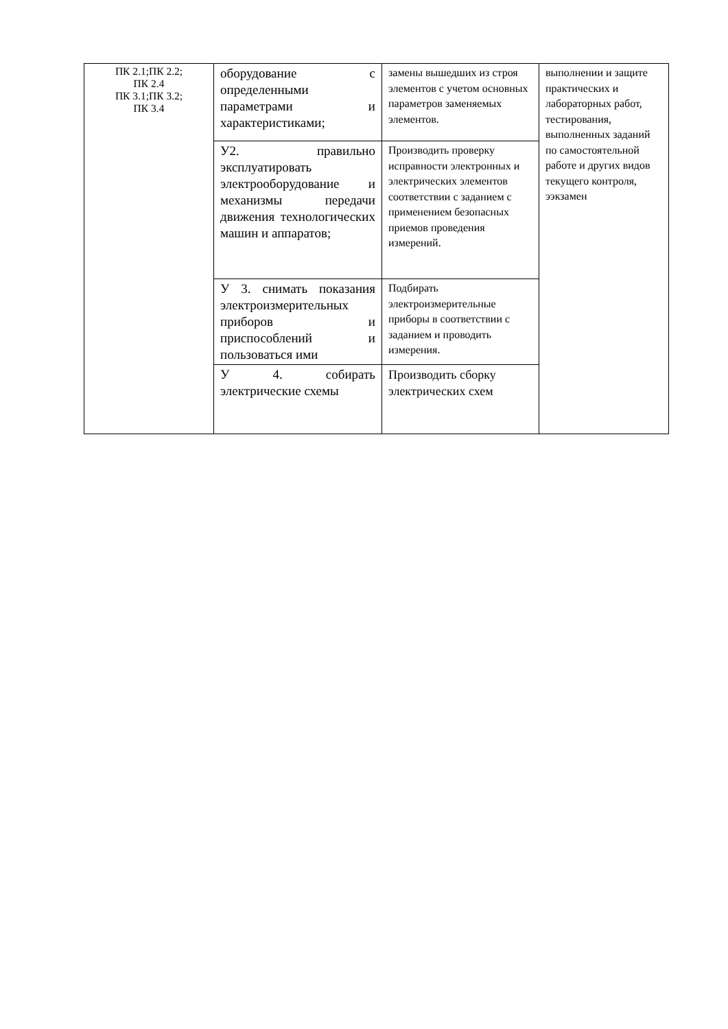| ПК 2.1;ПК 2.2; ПК 2.4 ПК 3.1;ПК 3.2; ПК 3.4 | оборудование с определенными параметрами и характеристиками; | замены вышедших из строя элементов с учетом основных параметров заменяемых элементов. | выполнении и защите практических и лабораторных работ, тестирования, выполненных заданий по самостоятельной работе и других видов текущего контроля, ээкзамен |
| | У2. правильно эксплуатировать электрооборудование и механизмы передачи движения технологических машин и аппаратов; | Производить проверку исправности электронных и электрических элементов соответствии с заданием с применением безопасных приемов проведения измерений. | |
| | У 3. снимать показания электроизмерительных приборов и приспособлений и пользоваться ими | Подбирать электроизмерительные приборы в соответствии с заданием и проводить измерения. | |
| | У 4. собирать электрические схемы | Производить сборку электрических схем | |